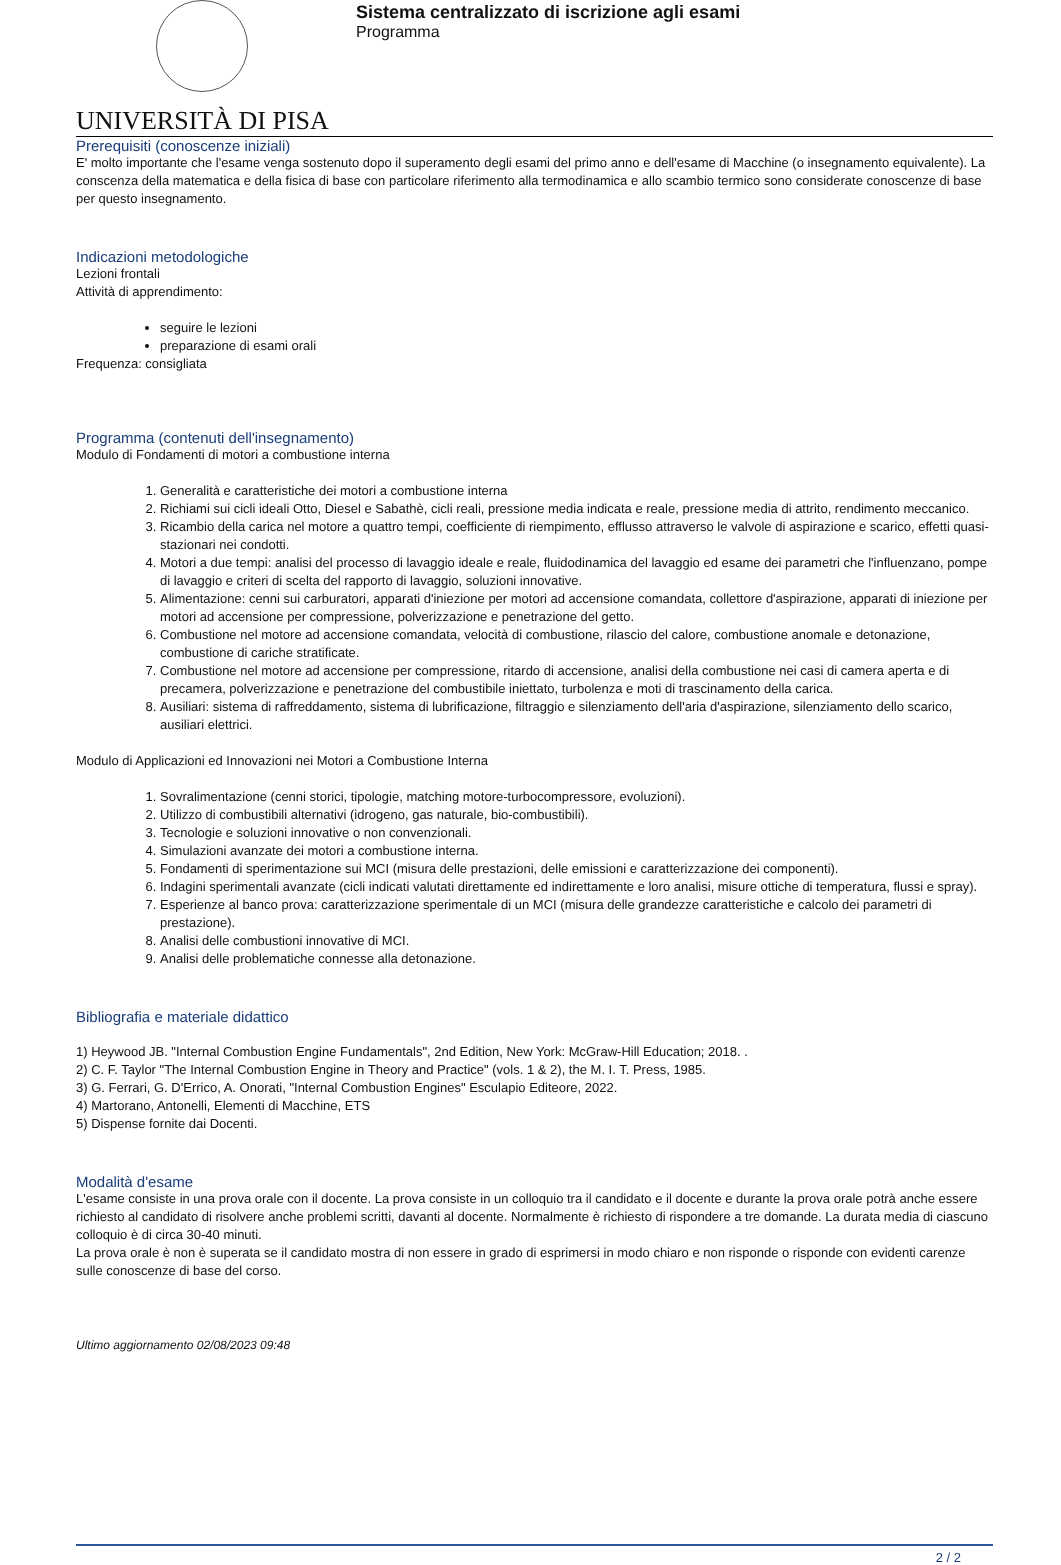UNIVERSITÀ DI PISA
Sistema centralizzato di iscrizione agli esami
Programma
Prerequisiti (conoscenze iniziali)
E' molto importante che l'esame venga sostenuto dopo il superamento degli esami del primo anno e dell'esame di Macchine (o insegnamento equivalente). La conscenza della matematica e della fisica di base con particolare riferimento alla termodinamica e allo scambio termico sono considerate conoscenze di base per questo insegnamento.
Indicazioni metodologiche
Lezioni frontali
Attività di apprendimento:
seguire le lezioni
preparazione di esami orali
Frequenza: consigliata
Programma (contenuti dell'insegnamento)
Modulo di Fondamenti di motori a combustione interna
1. Generalità e caratteristiche dei motori a combustione interna
2. Richiami sui cicli ideali Otto, Diesel e Sabathè, cicli reali, pressione media indicata e reale, pressione media di attrito, rendimento meccanico.
3. Ricambio della carica nel motore a quattro tempi, coefficiente di riempimento, efflusso attraverso le valvole di aspirazione e scarico, effetti quasi-stazionari nei condotti.
4. Motori a due tempi: analisi del processo di lavaggio ideale e reale, fluidodinamica del lavaggio ed esame dei parametri che l'influenzano, pompe di lavaggio e criteri di scelta del rapporto di lavaggio, soluzioni innovative.
5. Alimentazione: cenni sui carburatori, apparati d'iniezione per motori ad accensione comandata, collettore d'aspirazione, apparati di iniezione per motori ad accensione per compressione, polverizzazione e penetrazione del getto.
6. Combustione nel motore ad accensione comandata, velocità di combustione, rilascio del calore, combustione anomale e detonazione, combustione di cariche stratificate.
7. Combustione nel motore ad accensione per compressione, ritardo di accensione, analisi della combustione nei casi di camera aperta e di precamera, polverizzazione e penetrazione del combustibile iniettato, turbolenza e moti di trascinamento della carica.
8. Ausiliari: sistema di raffreddamento, sistema di lubrificazione, filtraggio e silenziamento dell'aria d'aspirazione, silenziamento dello scarico, ausiliari elettrici.
Modulo di Applicazioni ed Innovazioni nei Motori a Combustione Interna
1. Sovralimentazione (cenni storici, tipologie, matching motore-turbocompressore, evoluzioni).
2. Utilizzo di combustibili alternativi (idrogeno, gas naturale, bio-combustibili).
3. Tecnologie e soluzioni innovative o non convenzionali.
4. Simulazioni avanzate dei motori a combustione interna.
5. Fondamenti di sperimentazione sui MCI (misura delle prestazioni, delle emissioni e caratterizzazione dei componenti).
6. Indagini sperimentali avanzate (cicli indicati valutati direttamente ed indirettamente e loro analisi, misure ottiche di temperatura, flussi e spray).
7. Esperienze al banco prova: caratterizzazione sperimentale di un MCI (misura delle grandezze caratteristiche e calcolo dei parametri di prestazione).
8. Analisi delle combustioni innovative di MCI.
9. Analisi delle problematiche connesse alla detonazione.
Bibliografia e materiale didattico
1) Heywood JB. "Internal Combustion Engine Fundamentals", 2nd Edition, New York: McGraw-Hill Education; 2018. .
2) C. F. Taylor "The Internal Combustion Engine in Theory and Practice" (vols. 1 & 2), the M. I. T. Press, 1985.
3) G. Ferrari, G. D'Errico, A. Onorati, "Internal Combustion Engines" Esculapio Editeore, 2022.
4) Martorano, Antonelli, Elementi di Macchine, ETS
5) Dispense fornite dai Docenti.
Modalità d'esame
L'esame consiste in una prova orale con il docente. La prova consiste in un colloquio tra il candidato e il docente e durante la prova orale potrà anche essere richiesto al candidato di risolvere anche problemi scritti, davanti al docente. Normalmente è richiesto di rispondere a tre domande. La durata media di ciascuno colloquio è di circa 30-40 minuti.
La prova orale è non è superata se il candidato mostra di non essere in grado di esprimersi in modo chiaro e non risponde o risponde con evidenti carenze sulle conoscenze di base del corso.
Ultimo aggiornamento 02/08/2023 09:48
2 / 2